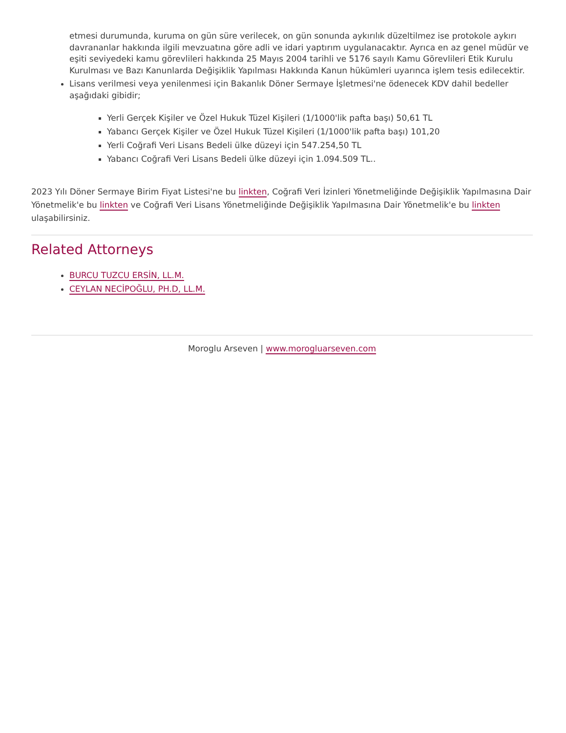etmesi durumunda, kuruma on gün süre verilecek, on gün sonunda aykırılık düzeltilmez ise protokole aykırı davrananlar hakkında ilgili mevzuatına göre adli ve idari yaptırım uygulanacaktır. Ayrıca en az genel müdür ve eşiti seviyedeki kamu görevlileri hakkında 25 Mayıs 2004 tarihli ve 5176 sayılı Kamu Görevlileri Etik Kurulu Kurulması ve Bazı Kanunlarda Değişiklik Yapılması Hakkında Kanun hükümleri uyarınca işlem tesis edilecektir.
Lisans verilmesi veya yenilenmesi için Bakanlık Döner Sermaye İşletmesi'ne ödenecek KDV dahil bedeller aşağıdaki gibidir;
Yerli Gerçek Kişiler ve Özel Hukuk Tüzel Kişileri (1/1000'lik pafta başı) 50,61 TL
Yabancı Gerçek Kişiler ve Özel Hukuk Tüzel Kişileri (1/1000'lik pafta başı) 101,20
Yerli Coğrafi Veri Lisans Bedeli ülke düzeyi için 547.254,50 TL
Yabancı Coğrafi Veri Lisans Bedeli ülke düzeyi için 1.094.509 TL..
2023 Yılı Döner Sermaye Birim Fiyat Listesi'ne bu linkten, Coğrafi Veri İzinleri Yönetmeliğinde Değişiklik Yapılmasına Dair Yönetmelik'e bu linkten ve Coğrafi Veri Lisans Yönetmeliğinde Değişiklik Yapılmasına Dair Yönetmelik'e bu linkten ulaşabilirsiniz.
Related Attorneys
BURCU TUZCU ERSİN, LL.M.
CEYLAN NECİPOĞLU, PH.D, LL.M.
Moroglu Arseven | www.morogluarseven.com